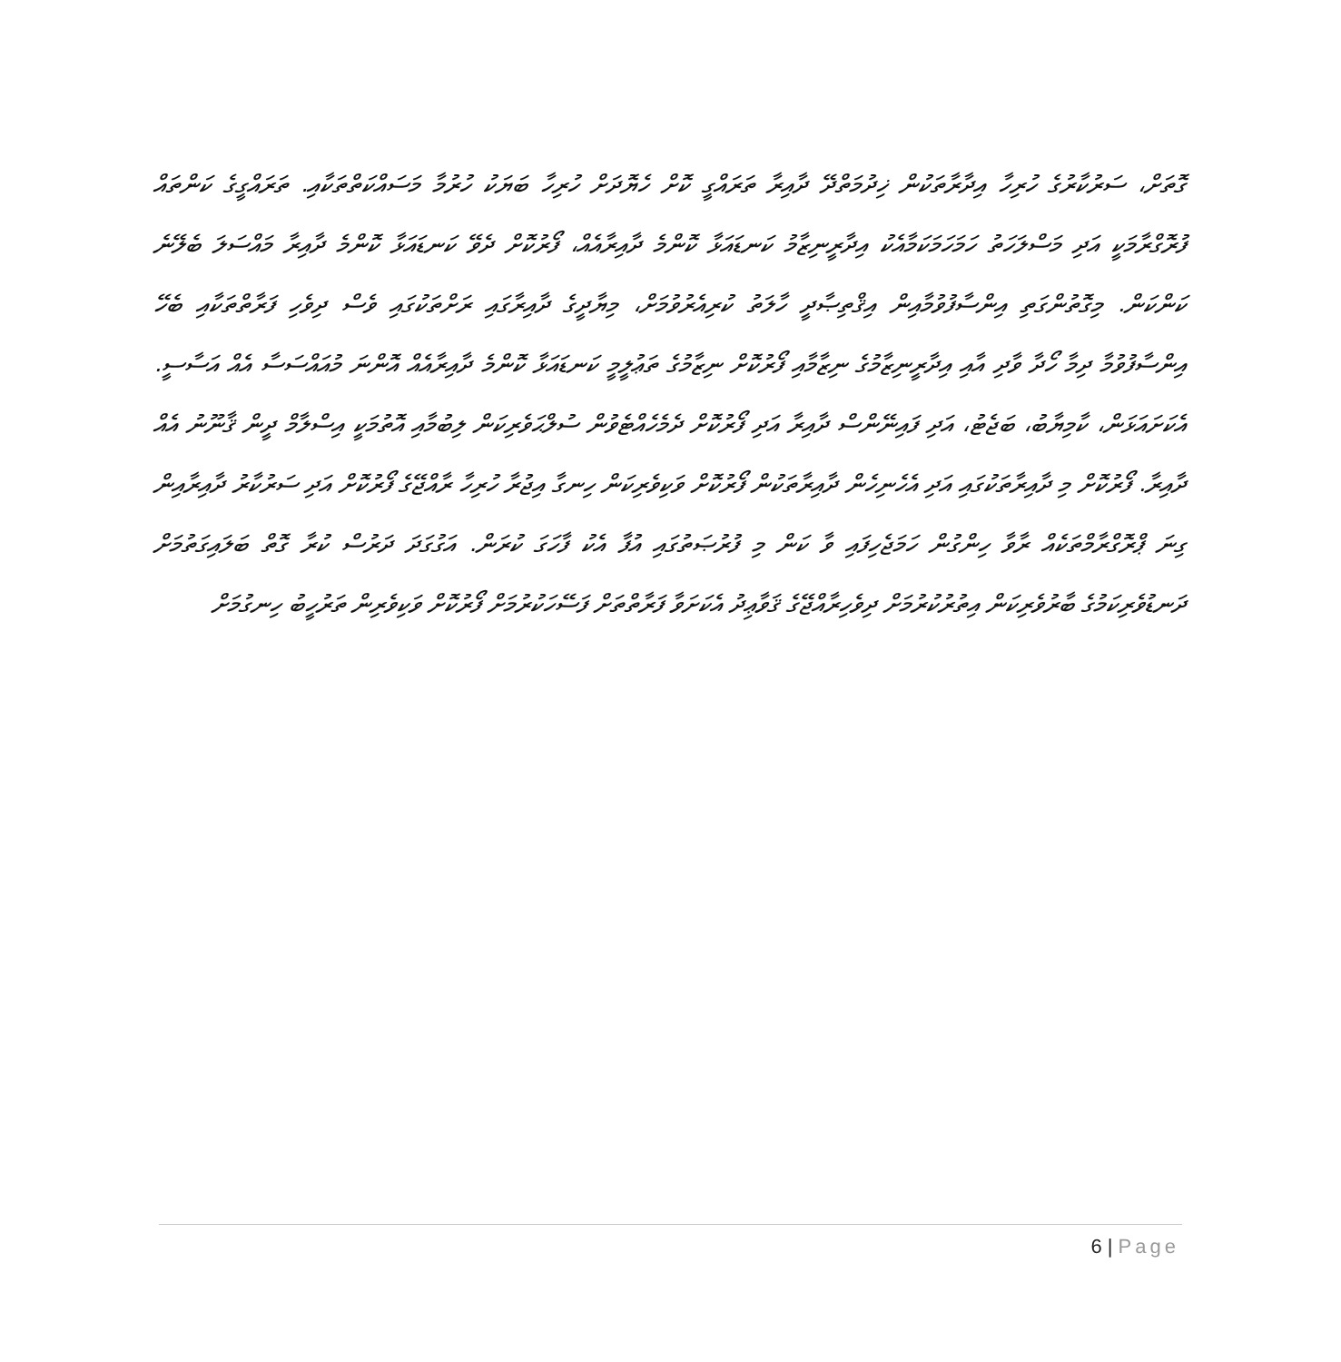ގޮތަށް، ސަރުކާރުގެ ހުރިހާ އިދާރާތަކުން ޚިދުމަތްދޭ ދާއިރާ ތަރައްގީ ކޮށް ހެޔޮދަށް ހުރިހާ ބަޔަކު ހުރުމާ މަސައްކަތްތަކާއި. ތަރައްގީގެ ކަންތައް ފުރޮގްރާމަކީ އަދި މަސްލަހަތު ހަމަހަމަކަމާއެކު އިދާރީނިޒާމު ކަނޑައަޅާ ކޮންމެ ދާއިރާއެއް، ފޯރުކޮށް ދެވޭ ކަނޑައަޅާ ކޮންމެ ދާއިރާ މައްސަލަ ބެލޭނެ ކަންކަން. މިގޮތުންގަތި އިންސާފުވުމާއިން އިޤްތިޞާދީ ހާލަތު ކުރިއެރުވުމަށް، މިޔާދީގެ ދާއިރާގައި ރަށްތަކުގައި ވެސް ދިވެހި ފަރާތްތަކާއި ބެހޭ އިންސާފުވުމާ ދިމާ ހޯދާ ވާދި އާއި އިދާރީނިޒާމުގެ ނިޒާމާއި ފޯރުކޮށް ނިޒާމުގެ ތަޢުލީމީ ކަނޑައަޅާ ކޮންމެ ދާއިރާއެއް އޮންނަ މުއައްސަސާ އެއް އަސާސީ. އެކަށައަޅަން، ކާމިޔާބު، ބަޖެޓު، އަދި ފައިނޭންސް ދާއިރާ އަދި ފޯރުކޮށް ދެމެހެއްޓެވުން ސުލްޙަވެރިކަން ލިބުމާއި އޮތުމަކީ އިސްލާމް ދީން ޤާނޫނު އެއް ދާއިރާ. ފޯރުކޮށް މި ދާއިރާތަކުގައި އަދި އެހެނިހެން ދާއިރާތަކުން ފޯރުކޮށް ވަކިވެރިކަން ހިނގާ އިޖުރާ ހުރިހާ ރާއްޖޭގެ ފޯރުކޮށް އަދި ސަރުކާރު ދާއިރާއިން ގިނަ ޕްރޮގްރާމްތަކެއް ރާވާ ހިންގުން ހަމަޖެހިފައި ވާ ކަން މި ފުރުޞަތުގައި އުފާ އެކު ފާހަގަ ކުރަން. އަގުގަދަ ދަރުސް ކުރާ ގޮތް ބަލައިގަތުމަށް ދަނޑުވެރިކަމުގެ ބާރުވެރިކަން އިތުރުކުރުމަށް ދިވެހިރާއްޖޭގެ ޤަވާޢިދު އެކަށަވާ ފަރާތްތަށް ފަސޭހަކުރުމަށް ފޯރުކޮށް ވަކިވެރިން ތަރުހީބު ހިނގުމަށް
6 | Page